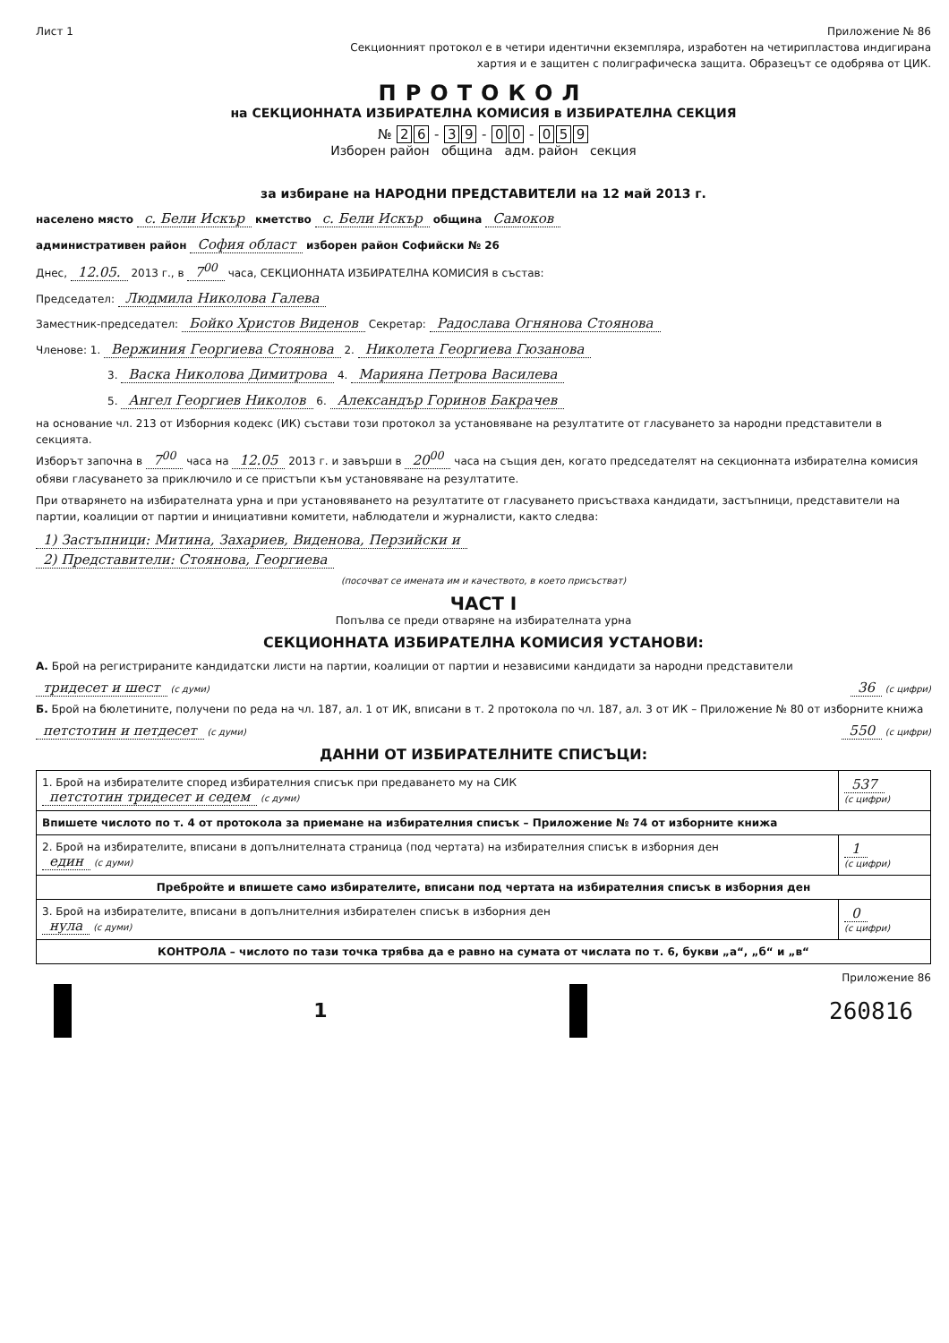Лист 1 Приложение № 86
Секционният протокол е в четири идентични екземпляра, изработен на четирипластова индигирана
хартия и е защитен с полиграфическа защита. Образецът се одобрява от ЦИК.
ПРОТОКОЛ
на СЕКЦИОННАТА ИЗБИРАТЕЛНА КОМИСИЯ в ИЗБИРАТЕЛНА СЕКЦИЯ
№ 2 6 - 3 9 - 0 0 - 0 5 9
Изборен район община адм. район секция
за избиране на НАРОДНИ ПРЕДСТАВИТЕЛИ на 12 май 2013 г.
населено място с. Бели Искър кметство с. Бели Искър община Самоков
административен район София област изборен район Софийски № 26
Днес, 12.05. 2013 г., в 7<sup>00</sup> часа, СЕКЦИОННАТА ИЗБИРАТЕЛНА КОМИСИЯ в състав:
Председател: Людмила Николова Галева
Заместник-председател: Бойко Христов Виденов Секретар: Радослава Огнянова Стоянова
Членове: 1. Вержиния Георгиева Стоянова 2. Николета Георгиева Гюзанова
3. Васка Николова Димитрова 4. Марияна Петрова Василева
5. Ангел Георгиев Николов 6. Александър Горинов Бакрачев
на основание чл. 213 от Изборния кодекс (ИК) състави този протокол за установяване на резултатите от гласуването за народни представители в секцията.
Изборът започна в 7<sup>00</sup> часа на 12.05 2013 г. и завърши в 20<sup>00</sup> часа на същия ден, когато председателят на секционната избирателна комисия обяви гласуването за приключило и се пристъпи към установяване на резултатите.
При отварянето на избирателната урна и при установяването на резултатите от гласуването присъстваха кандидати, застъпници, представители на партии, коалиции от партии и инициативни комитети, наблюдатели и журналисти, както следва:
1) Застъпници: Митина, Захариев, Виденова, Перзийски и
2) Представители: Стоянова, Георгиева
(посочват се имената им и качеството, в което присъстват)
ЧАСТ I
Попълва се преди отваряне на избирателната урна
СЕКЦИОННАТА ИЗБИРАТЕЛНА КОМИСИЯ УСТАНОВИ:
А. Брой на регистрираните кандидатски листи на партии, коалиции от партии и независими кандидати за народни представители
тридесет и шест (с думи) 36 (с цифри)
Б. Брой на бюлетините, получени по реда на чл. 187, ал. 1 от ИК, вписани в т. 2 протокола по чл. 187, ал. 3 от ИК – Приложение № 80 от изборните книжа
петстотин и петдесет (с думи) 550 (с цифри)
ДАННИ ОТ ИЗБИРАТЕЛНИТЕ СПИСЪЦИ:
| 1. Брой на избирателите според избирателния списък при предаването му на СИК петстотин тридесет и седем (с думи) | 537 (с цифри) |
| Впишете числото по т. 4 от протокола за приемане на избирателния списък – Приложение № 74 от изборните книжа | |
| 2. Брой на избирателите, вписани в допълнителната страница (под чертата) на избирателния списък в изборния ден един (с думи) | 1 (с цифри) |
| Преброй­те и впишете само избирателите, вписани под чертата на избирателния списък в изборния ден | |
| 3. Брой на избирателите, вписани в допълнителния избирателен списък в изборния ден нула (с думи) | 0 (с цифри) |
| КОНТРОЛА – числото по тази точка трябва да е равно на сумата от числата по т. 6, букви „а“, „б“ и „в“ | |
Приложение 86
1 260816